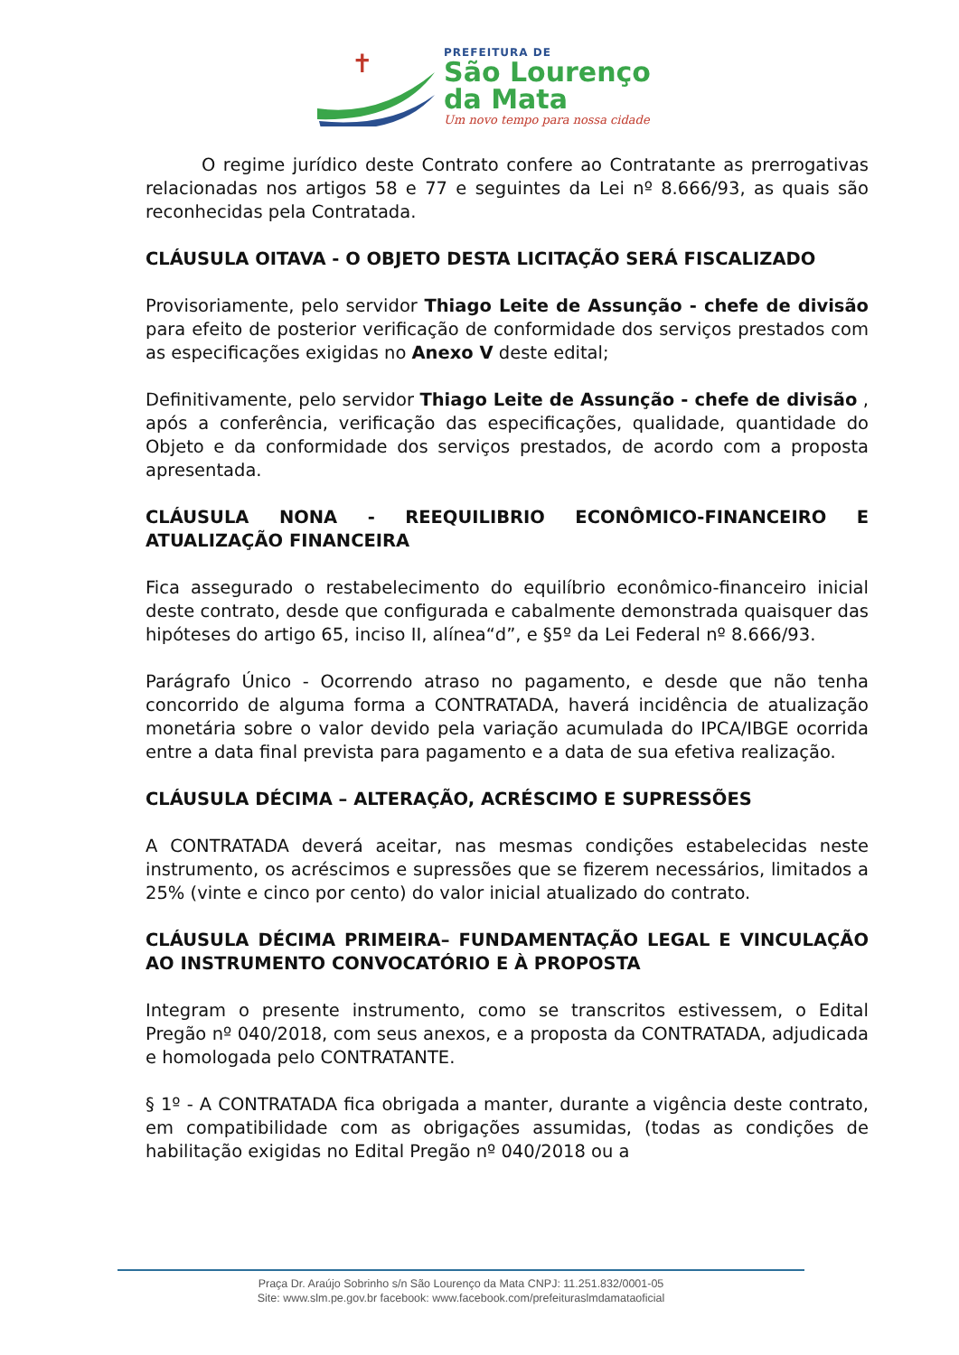✝
PREFEITURA DE
São Lourenço
da Mata
Um novo tempo para nossa cidade
O regime jurídico deste Contrato confere ao Contratante as prerrogativas relacionadas nos artigos 58 e 77 e seguintes da Lei nº 8.666/93, as quais são reconhecidas pela Contratada.
CLÁUSULA OITAVA - O OBJETO DESTA LICITAÇÃO SERÁ FISCALIZADO
Provisoriamente, pelo servidor Thiago Leite de Assunção - chefe de divisão para efeito de posterior verificação de conformidade dos serviços prestados com as especificações exigidas no Anexo V deste edital;
Definitivamente, pelo servidor Thiago Leite de Assunção - chefe de divisão , após a conferência, verificação das especificações, qualidade, quantidade do Objeto e da conformidade dos serviços prestados, de acordo com a proposta apresentada.
CLÁUSULA NONA - REEQUILIBRIO ECONÔMICO-FINANCEIRO E ATUALIZAÇÃO FINANCEIRA
Fica assegurado o restabelecimento do equilíbrio econômico-financeiro inicial deste contrato, desde que configurada e cabalmente demonstrada quaisquer das hipóteses do artigo 65, inciso II, alínea“d”, e §5º da Lei Federal nº 8.666/93.
Parágrafo Único - Ocorrendo atraso no pagamento, e desde que não tenha concorrido de alguma forma a CONTRATADA, haverá incidência de atualização monetária sobre o valor devido pela variação acumulada do IPCA/IBGE ocorrida entre a data final prevista para pagamento e a data de sua efetiva realização.
CLÁUSULA DÉCIMA – ALTERAÇÃO, ACRÉSCIMO E SUPRESSÕES
A CONTRATADA deverá aceitar, nas mesmas condições estabelecidas neste instrumento, os acréscimos e supressões que se fizerem necessários, limitados a 25% (vinte e cinco por cento) do valor inicial atualizado do contrato.
CLÁUSULA DÉCIMA PRIMEIRA– FUNDAMENTAÇÃO LEGAL E VINCULAÇÃO AO INSTRUMENTO CONVOCATÓRIO E À PROPOSTA
Integram o presente instrumento, como se transcritos estivessem, o Edital Pregão nº 040/2018, com seus anexos, e a proposta da CONTRATADA, adjudicada e homologada pelo CONTRATANTE.
§ 1º - A CONTRATADA fica obrigada a manter, durante a vigência deste contrato, em compatibilidade com as obrigações assumidas, (todas as condições de habilitação exigidas no Edital Pregão nº 040/2018 ou a
Praça Dr. Araújo Sobrinho s/n São Lourenço da Mata CNPJ: 11.251.832/0001-05
Site: www.slm.pe.gov.br facebook: www.facebook.com/prefeituraslmdamataoficial